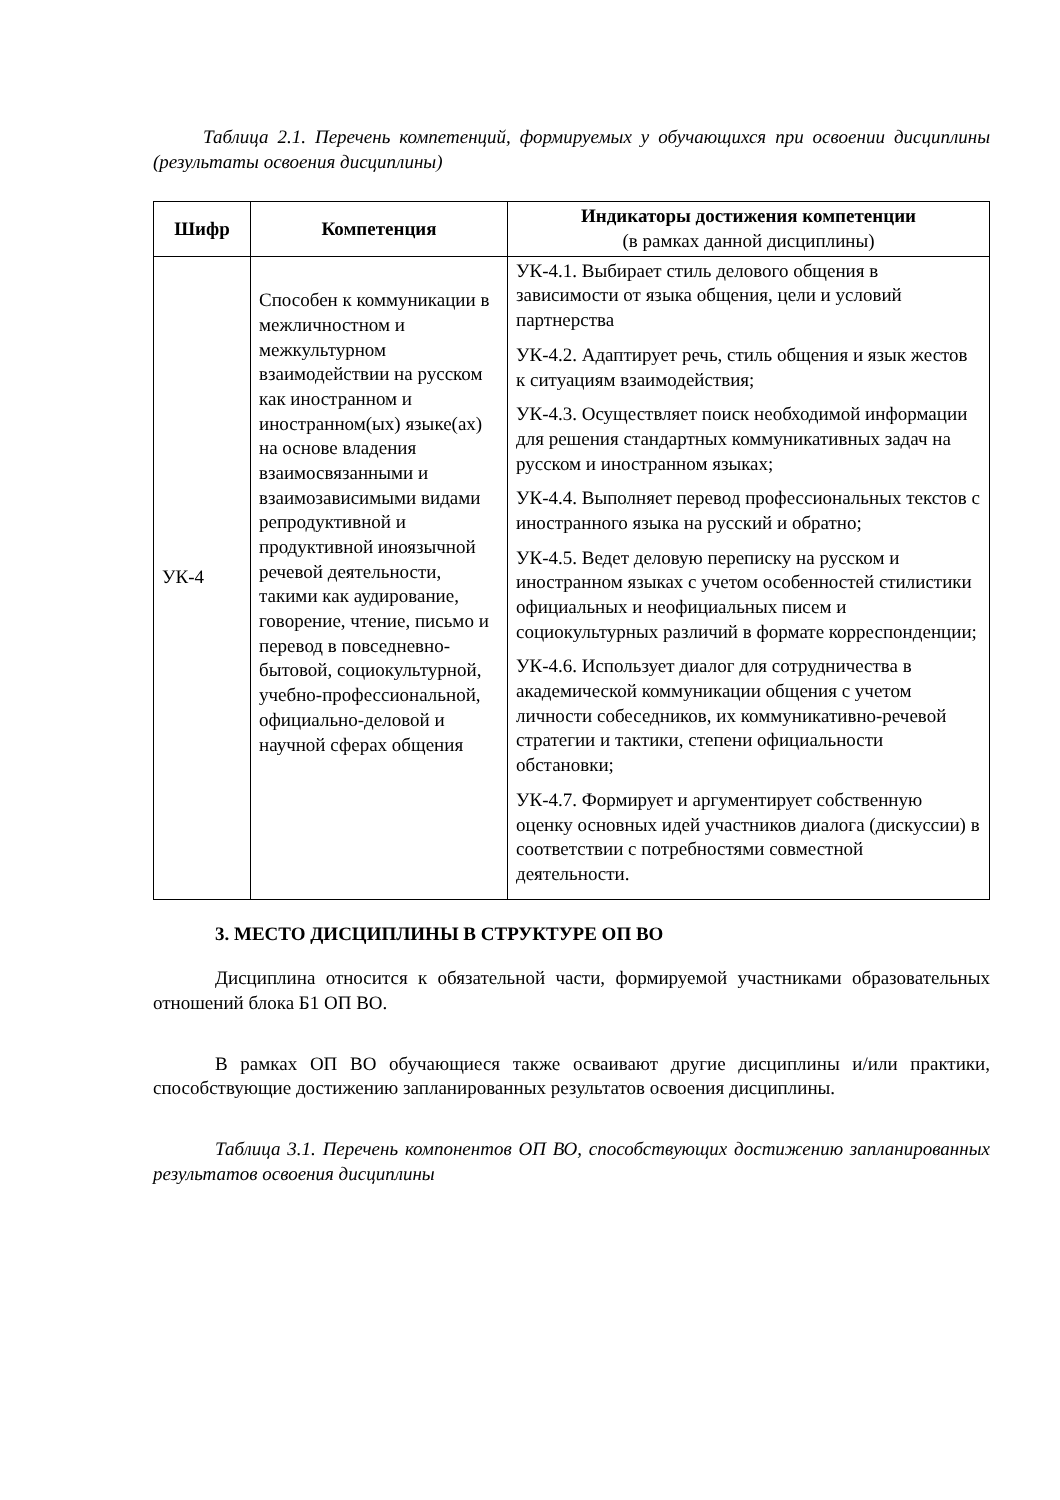Таблица 2.1. Перечень компетенций, формируемых у обучающихся при освоении дисциплины (результаты освоения дисциплины)
| Шифр | Компетенция | Индикаторы достижения компетенции (в рамках данной дисциплины) |
| --- | --- | --- |
| УК-4 | Способен к коммуникации в межличностном и межкультурном взаимодействии на русском как иностранном и иностранном(ых) языке(ах) на основе владения взаимосвязанными и взаимозависимыми видами репродуктивной и продуктивной иноязычной речевой деятельности, такими как аудирование, говорение, чтение, письмо и перевод в повседневно-бытовой, социокультурной, учебно-профессиональной, официально-деловой и научной сферах общения | УК-4.1. Выбирает стиль делового общения в зависимости от языка общения, цели и условий партнерства УК-4.2. Адаптирует речь, стиль общения и язык жестов к ситуациям взаимодействия; УК-4.3. Осуществляет поиск необходимой информации для решения стандартных коммуникативных задач на русском и иностранном языках; УК-4.4. Выполняет перевод профессиональных текстов с иностранного языка на русский и обратно; УК-4.5. Ведет деловую переписку на русском и иностранном языках с учетом особенностей стилистики официальных и неофициальных писем и социокультурных различий в формате корреспонденции; УК-4.6. Использует диалог для сотрудничества в академической коммуникации общения с учетом личности собеседников, их коммуникативно-речевой стратегии и тактики, степени официальности обстановки; УК-4.7. Формирует и аргументирует собственную оценку основных идей участников диалога (дискуссии) в соответствии с потребностями совместной деятельности. |
3. МЕСТО ДИСЦИПЛИНЫ В СТРУКТУРЕ ОП ВО
Дисциплина относится к обязательной части, формируемой участниками образовательных отношений блока Б1 ОП ВО.
В рамках ОП ВО обучающиеся также осваивают другие дисциплины и/или практики, способствующие достижению запланированных результатов освоения дисциплины.
Таблица 3.1. Перечень компонентов ОП ВО, способствующих достижению запланированных результатов освоения дисциплины